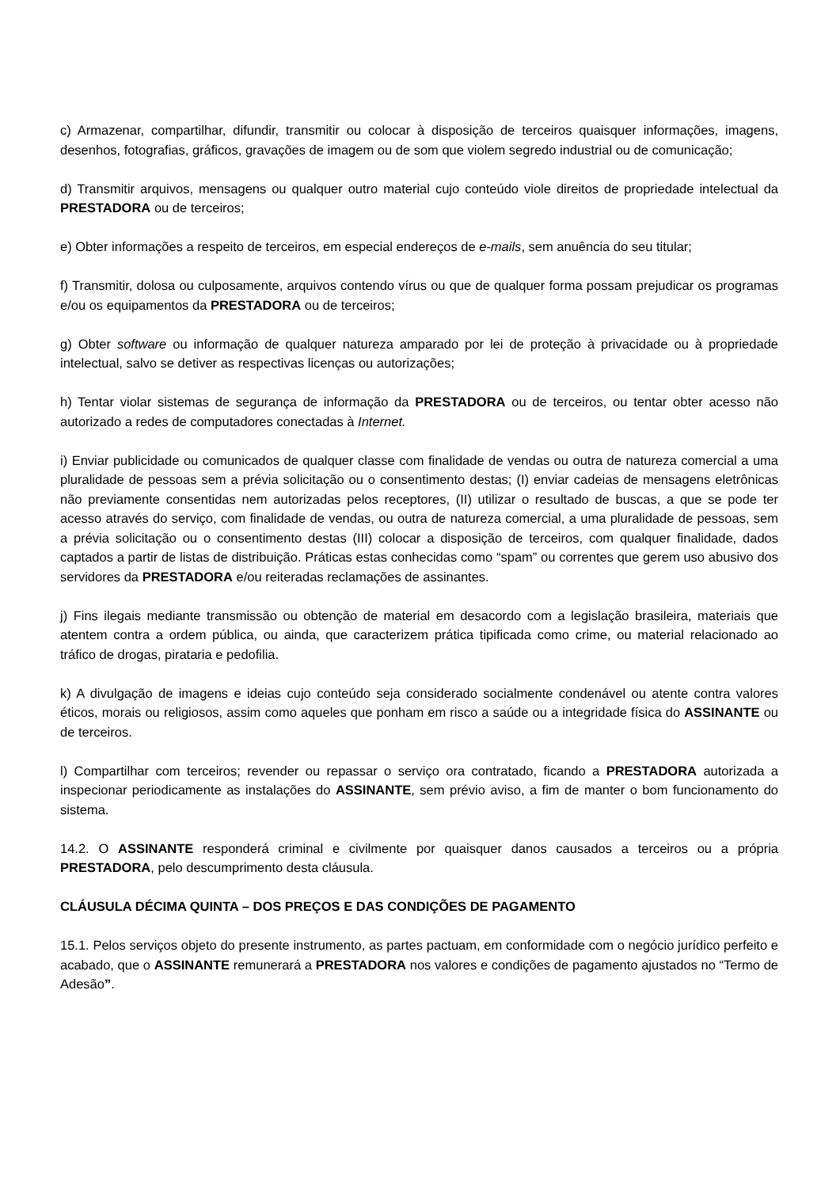c) Armazenar, compartilhar, difundir, transmitir ou colocar à disposição de terceiros quaisquer informações, imagens, desenhos, fotografias, gráficos, gravações de imagem ou de som que violem segredo industrial ou de comunicação;
d) Transmitir arquivos, mensagens ou qualquer outro material cujo conteúdo viole direitos de propriedade intelectual da PRESTADORA ou de terceiros;
e) Obter informações a respeito de terceiros, em especial endereços de e-mails, sem anuência do seu titular;
f) Transmitir, dolosa ou culposamente, arquivos contendo vírus ou que de qualquer forma possam prejudicar os programas e/ou os equipamentos da PRESTADORA ou de terceiros;
g) Obter software ou informação de qualquer natureza amparado por lei de proteção à privacidade ou à propriedade intelectual, salvo se detiver as respectivas licenças ou autorizações;
h) Tentar violar sistemas de segurança de informação da PRESTADORA ou de terceiros, ou tentar obter acesso não autorizado a redes de computadores conectadas à Internet.
i) Enviar publicidade ou comunicados de qualquer classe com finalidade de vendas ou outra de natureza comercial a uma pluralidade de pessoas sem a prévia solicitação ou o consentimento destas; (I) enviar cadeias de mensagens eletrônicas não previamente consentidas nem autorizadas pelos receptores, (II) utilizar o resultado de buscas, a que se pode ter acesso através do serviço, com finalidade de vendas, ou outra de natureza comercial, a uma pluralidade de pessoas, sem a prévia solicitação ou o consentimento destas (III) colocar a disposição de terceiros, com qualquer finalidade, dados captados a partir de listas de distribuição. Práticas estas conhecidas como “spam” ou correntes que gerem uso abusivo dos servidores da PRESTADORA e/ou reiteradas reclamações de assinantes.
j) Fins ilegais mediante transmissão ou obtenção de material em desacordo com a legislação brasileira, materiais que atentem contra a ordem pública, ou ainda, que caracterizem prática tipificada como crime, ou material relacionado ao tráfico de drogas, pirataria e pedofilia.
k) A divulgação de imagens e ideias cujo conteúdo seja considerado socialmente condenável ou atente contra valores éticos, morais ou religiosos, assim como aqueles que ponham em risco a saúde ou a integridade física do ASSINANTE ou de terceiros.
l) Compartilhar com terceiros; revender ou repassar o serviço ora contratado, ficando a PRESTADORA autorizada a inspecionar periodicamente as instalações do ASSINANTE, sem prévio aviso, a fim de manter o bom funcionamento do sistema.
14.2. O ASSINANTE responderá criminal e civilmente por quaisquer danos causados a terceiros ou a própria PRESTADORA, pelo descumprimento desta cláusula.
CLÁUSULA DÉCIMA QUINTA – DOS PREÇOS E DAS CONDIÇÕES DE PAGAMENTO
15.1. Pelos serviços objeto do presente instrumento, as partes pactuam, em conformidade com o negócio jurídico perfeito e acabado, que o ASSINANTE remunerará a PRESTADORA nos valores e condições de pagamento ajustados no “Termo de Adesão”.